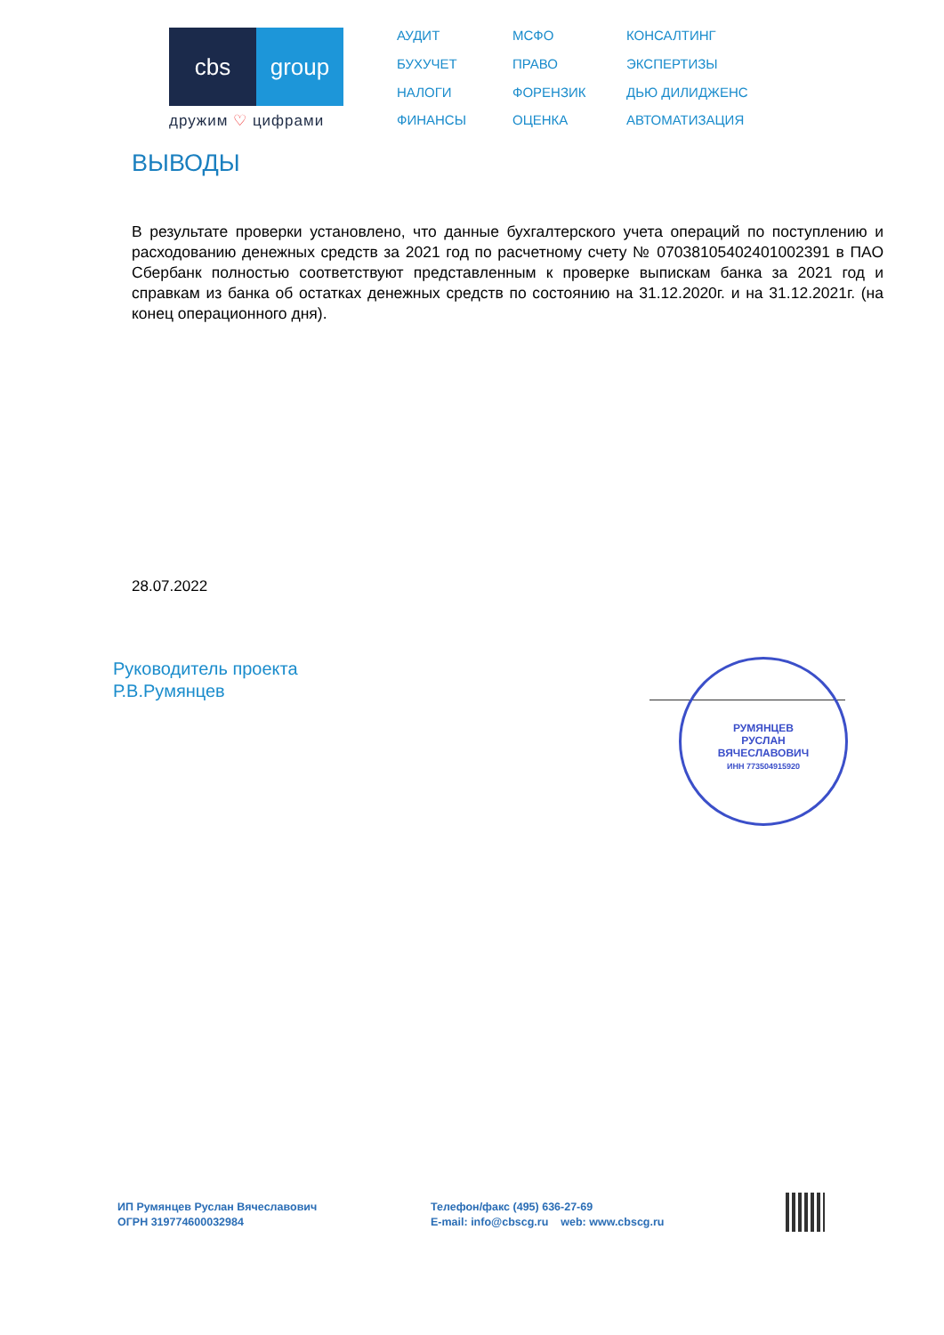cbs group
дружим ♡ цифрами
АУДИТ
МСФО
КОНСАЛТИНГ
БУХУЧЕТ
ПРАВО
ЭКСПЕРТИЗЫ
НАЛОГИ
ФОРЕНЗИК
ДЬЮ ДИЛИДЖЕНС
ФИНАНСЫ
ОЦЕНКА
АВТОМАТИЗАЦИЯ
ВЫВОДЫ
В результате проверки установлено, что данные бухгалтерского учета операций по поступлению и расходованию денежных средств за 2021 год по расчетному счету № 07038105402401002391 в ПАО Сбербанк полностью соответствуют представленным к проверке выпискам банка за 2021 год и справкам из банка об остатках денежных средств по состоянию на 31.12.2020г. и на 31.12.2021г. (на конец операционного дня).
28.07.2022
Руководитель проекта
Р.В.Румянцев
РУМЯНЦЕВ
РУСЛАН
ВЯЧЕСЛАВОВИЧ
ИНН 773504915920
ИП Румянцев Руслан Вячеславович
ОГРН 319774600032984
Телефон/факс (495) 636-27-69
E-mail: info@cbscg.ru web: www.cbscg.ru